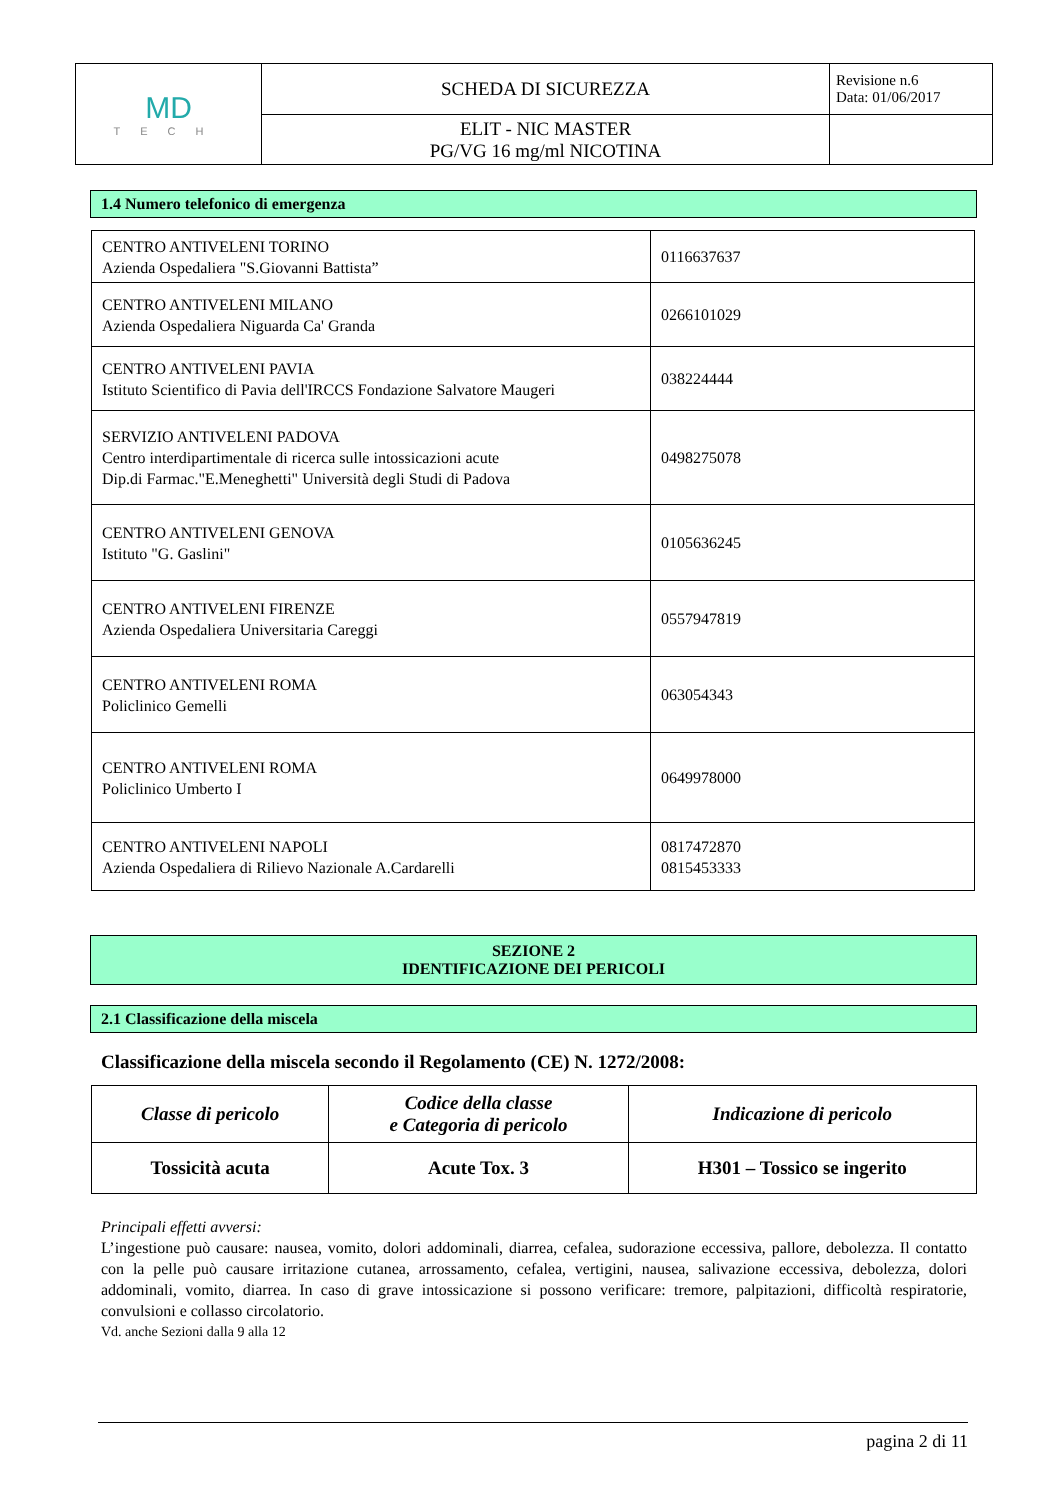| MD TECH | SCHEDA DI SICUREZZA | Revisione n.6 Data: 01/06/2017 |
| | ELIT - NIC MASTER PG/VG 16 mg/ml NICOTINA | |
1.4 Numero telefonico di emergenza
| CENTRO ANTIVELENI TORINO Azienda Ospedaliera "S.Giovanni Battista” | 0116637637 |
| CENTRO ANTIVELENI MILANO Azienda Ospedaliera Niguarda Ca' Granda | 0266101029 |
| CENTRO ANTIVELENI PAVIA Istituto Scientifico di Pavia dell'IRCCS Fondazione Salvatore Maugeri | 038224444 |
| SERVIZIO ANTIVELENI PADOVA Centro interdipartimentale di ricerca sulle intossicazioni acute Dip.di Farmac."E.Meneghetti" Università degli Studi di Padova | 0498275078 |
| CENTRO ANTIVELENI GENOVA Istituto "G. Gaslini" | 0105636245 |
| CENTRO ANTIVELENI FIRENZE Azienda Ospedaliera Universitaria Careggi | 0557947819 |
| CENTRO ANTIVELENI ROMA Policlinico Gemelli | 063054343 |
| CENTRO ANTIVELENI ROMA Policlinico Umberto I | 0649978000 |
| CENTRO ANTIVELENI NAPOLI Azienda Ospedaliera di Rilievo Nazionale A.Cardarelli | 0817472870 0815453333 |
SEZIONE 2
IDENTIFICAZIONE DEI PERICOLI
2.1 Classificazione della miscela
Classificazione della miscela secondo il Regolamento (CE) N. 1272/2008:
| Classe di pericolo | Codice della classe e Categoria di pericolo | Indicazione di pericolo |
| --- | --- | --- |
| Tossicità acuta | Acute Tox. 3 | H301 – Tossico se ingerito |
Principali effetti avversi:
L’ingestione può causare: nausea, vomito, dolori addominali, diarrea, cefalea, sudorazione eccessiva, pallore, debolezza. Il contatto con la pelle può causare irritazione cutanea, arrossamento, cefalea, vertigini, nausea, salivazione eccessiva, debolezza, dolori addominali, vomito, diarrea. In caso di grave intossicazione si possono verificare: tremore, palpitazioni, difficoltà respiratorie, convulsioni e collasso circolatorio.
Vd. anche Sezioni dalla 9 alla 12
pagina 2 di 11